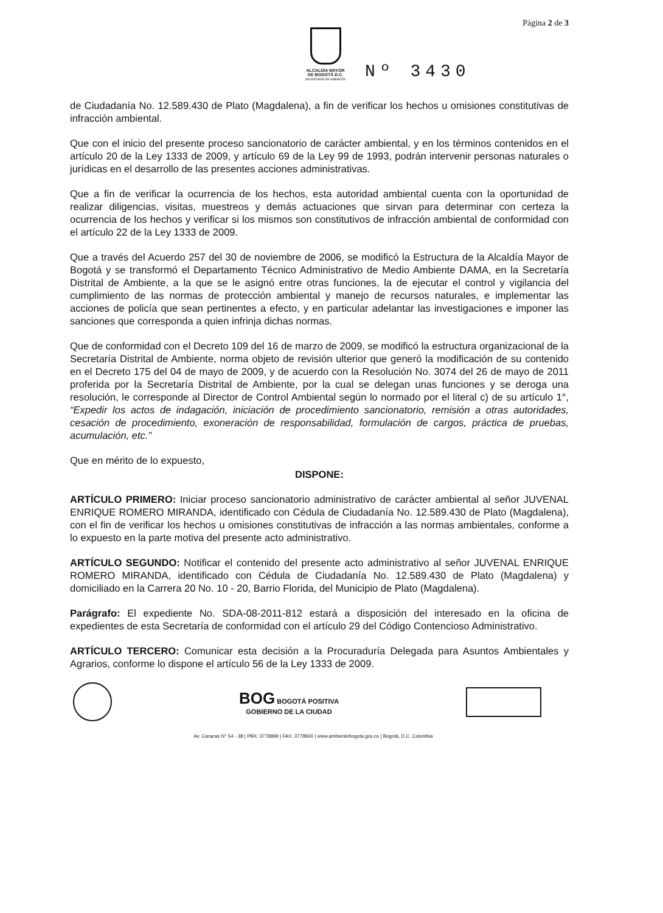Página 2 de 3
ALCALDÍA MAYOR
DE BOGOTÁ D.C.
SECRETARÍA DE AMBIENTE
Nº 3430
de Ciudadanía No. 12.589.430 de Plato (Magdalena), a fin de verificar los hechos u omisiones constitutivas de infracción ambiental.
Que con el inicio del presente proceso sancionatorio de carácter ambiental, y en los términos contenidos en el artículo 20 de la Ley 1333 de 2009, y artículo 69 de la Ley 99 de 1993, podrán intervenir personas naturales o jurídicas en el desarrollo de las presentes acciones administrativas.
Que a fin de verificar la ocurrencia de los hechos, esta autoridad ambiental cuenta con la oportunidad de realizar diligencias, visitas, muestreos y demás actuaciones que sirvan para determinar con certeza la ocurrencia de los hechos y verificar si los mismos son constitutivos de infracción ambiental de conformidad con el artículo 22 de la Ley 1333 de 2009.
Que a través del Acuerdo 257 del 30 de noviembre de 2006, se modificó la Estructura de la Alcaldía Mayor de Bogotá y se transformó el Departamento Técnico Administrativo de Medio Ambiente DAMA, en la Secretaría Distrital de Ambiente, a la que se le asignó entre otras funciones, la de ejecutar el control y vigilancia del cumplimiento de las normas de protección ambiental y manejo de recursos naturales, e implementar las acciones de policía que sean pertinentes a efecto, y en particular adelantar las investigaciones e imponer las sanciones que corresponda a quien infrinja dichas normas.
Que de conformidad con el Decreto 109 del 16 de marzo de 2009, se modificó la estructura organizacional de la Secretaría Distrital de Ambiente, norma objeto de revisión ulterior que generó la modificación de su contenido en el Decreto 175 del 04 de mayo de 2009, y de acuerdo con la Resolución No. 3074 del 26 de mayo de 2011 proferida por la Secretaría Distrital de Ambiente, por la cual se delegan unas funciones y se deroga una resolución, le corresponde al Director de Control Ambiental según lo normado por el literal c) de su artículo 1°, “Expedir los actos de indagación, iniciación de procedimiento sancionatorio, remisión a otras autoridades, cesación de procedimiento, exoneración de responsabilidad, formulación de cargos, práctica de pruebas, acumulación, etc.”
Que en mérito de lo expuesto,
DISPONE:
ARTÍCULO PRIMERO: Iniciar proceso sancionatorio administrativo de carácter ambiental al señor JUVENAL ENRIQUE ROMERO MIRANDA, identificado con Cédula de Ciudadanía No. 12.589.430 de Plato (Magdalena), con el fin de verificar los hechos u omisiones constitutivas de infracción a las normas ambientales, conforme a lo expuesto en la parte motiva del presente acto administrativo.
ARTÍCULO SEGUNDO: Notificar el contenido del presente acto administrativo al señor JUVENAL ENRIQUE ROMERO MIRANDA, identificado con Cédula de Ciudadanía No. 12.589.430 de Plato (Magdalena) y domiciliado en la Carrera 20 No. 10 - 20, Barrio Florida, del Municipio de Plato (Magdalena).
Parágrafo: El expediente No. SDA-08-2011-812 estará a disposición del interesado en la oficina de expedientes de esta Secretaría de conformidad con el artículo 29 del Código Contencioso Administrativo.
ARTÍCULO TERCERO: Comunicar esta decisión a la Procuraduría Delegada para Asuntos Ambientales y Agrarios, conforme lo dispone el artículo 56 de la Ley 1333 de 2009.
BOG BOGOTÁ POSITIVA
GOBIERNO DE LA CIUDAD
Av. Caracas N° 54 - 38 | PBX: 3778899 | FAX: 3778930 | www.ambientebogota.gov.co | Bogotá, D.C. Colombia